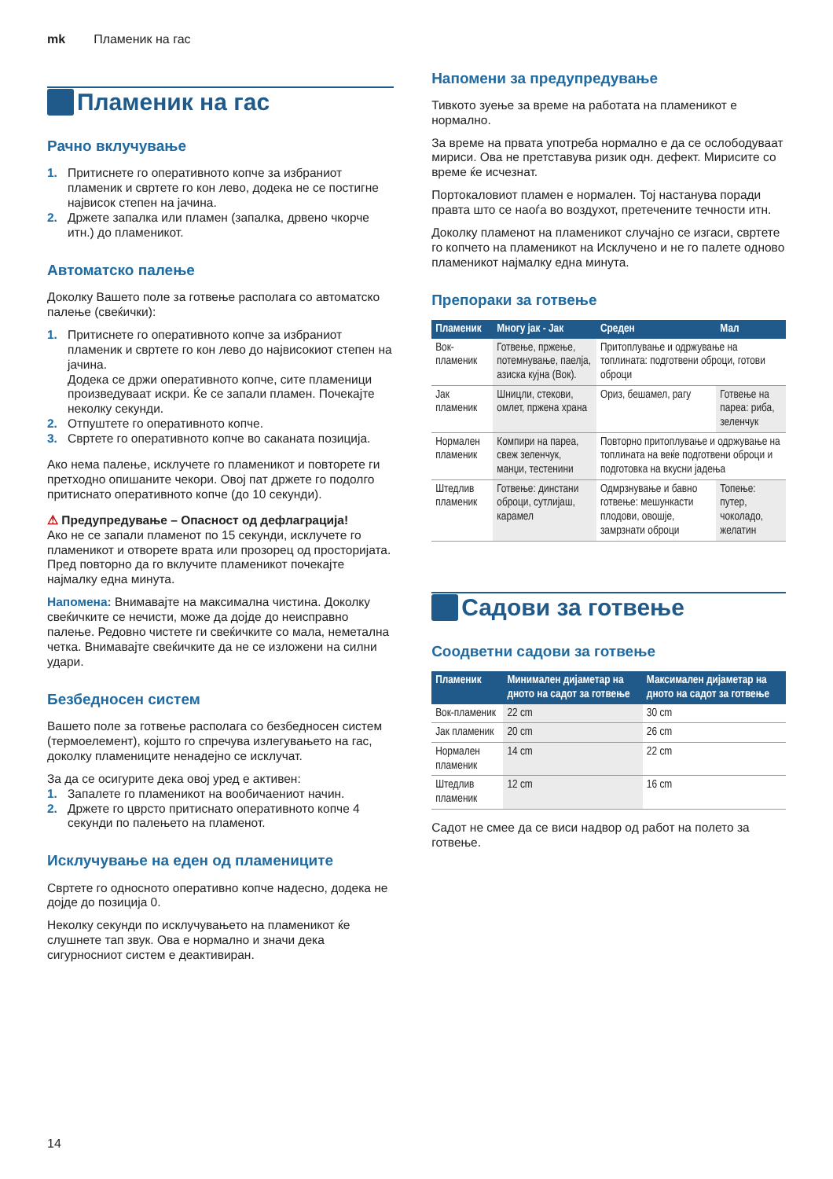mk Пламеник на гас
Пламеник на гас
Рачно вклучување
1. Притиснете го оперативното копче за избраниот пламеник и свртете го кон лево, додека не се постигне највисок степен на јачина.
2. Држете запалка или пламен (запалка, дрвено чкорче итн.) до пламеникот.
Автоматско палење
Доколку Вашето поле за готвење располага со автоматско палење (свеќички):
1. Притиснете го оперативното копче за избраниот пламеник и свртете го кон лево до највисокиот степен на јачина.
Додека се држи оперативното копче, сите пламеници произведуваат искри. Ќе се запали пламен. Почекајте неколку секунди.
2. Отпуштете го оперативното копче.
3. Свртете го оперативното копче во саканата позиција.
Ако нема палење, исклучете го пламеникот и повторете ги претходно опишаните чекори. Овој пат држете го подолго притиснато оперативното копче (до 10 секунди).
⚠ Предупредување – Опасност од дефлаграција!
Ако не се запали пламенот по 15 секунди, исклучете го пламеникот и отворете врата или прозорец од просторијата. Пред повторно да го вклучите пламеникот почекајте најмалку една минута.
Напомена: Внимавајте на максимална чистина. Доколку свеќичките се нечисти, може да дојде до неисправно палење. Редовно чистете ги свеќичките со мала, неметална четка. Внимавајте свеќичките да не се изложени на силни удари.
Безбедносен систем
Вашето поле за готвење располага со безбедносен систем (термоелемент), којшто го спречува излегувањето на гас, доколку пламениците ненадејно се исклучат.
За да се осигурите дека овој уред е активен:
1. Запалете го пламеникот на вообичаениот начин.
2. Држете го цврсто притиснато оперативното копче 4 секунди по палењето на пламенот.
Исклучување на еден од пламениците
Свртете го односното оперативно копче надесно, додека не дојде до позиција 0.
Неколку секунди по исклучувањето на пламеникот ќе слушнете тап звук. Ова е нормално и значи дека сигурносниот систем е деактивиран.
Напомени за предупредување
Тивкото зуење за време на работата на пламеникот е нормално.
За време на првата употреба нормално е да се ослободуваат мириси. Ова не претставува ризик одн. дефект. Мирисите со време ќе исчезнат.
Портокаловиот пламен е нормален. Тој настанува поради правта што се наоѓа во воздухот, претечените течности итн.
Доколку пламенот на пламеникот случајно се изгаси, свртете го копчето на пламеникот на Исклучено и не го палете одново пламеникот најмалку една минута.
Препораки за готвење
| Пламеник | Многу јак - Јак | Среден | Мал |
| --- | --- | --- | --- |
| Вок-пламеник | Готвење, пржење, потемнување, паелја, азиска кујна (Вок). | Притоплување и одржување на топлината: подготвени оброци, готови оброци | |
| Јак пламеник | Шницли, стекови, омлет, пржена храна | Ориз, бешамел, рагу | Готвење на пареа: риба, зеленчук |
| Нормален пламеник | Компири на пареа, свеж зеленчук, манџи, тестенини | Повторно притоплување и одржување на топлината на веќе подготвени оброци и подготовка на вкусни јадења | |
| Штедлив пламеник | Готвење: динстани оброци, сутлијаш, карамел | Одмрзнување и бавно готвење: мешункасти плодови, овошје, замрзнати оброци | Топење: путер, чоколадо, желатин |
Садови за готвење
Соодветни садови за готвење
| Пламеник | Минимален дијаметар на дното на садот за готвење | Максимален дијаметар на дното на садот за готвење |
| --- | --- | --- |
| Вок-пламеник | 22 cm | 30 cm |
| Јак пламеник | 20 cm | 26 cm |
| Нормален пламеник | 14 cm | 22 cm |
| Штедлив пламеник | 12 cm | 16 cm |
Садот не смее да се виси надвор од работ на полето за готвење.
14